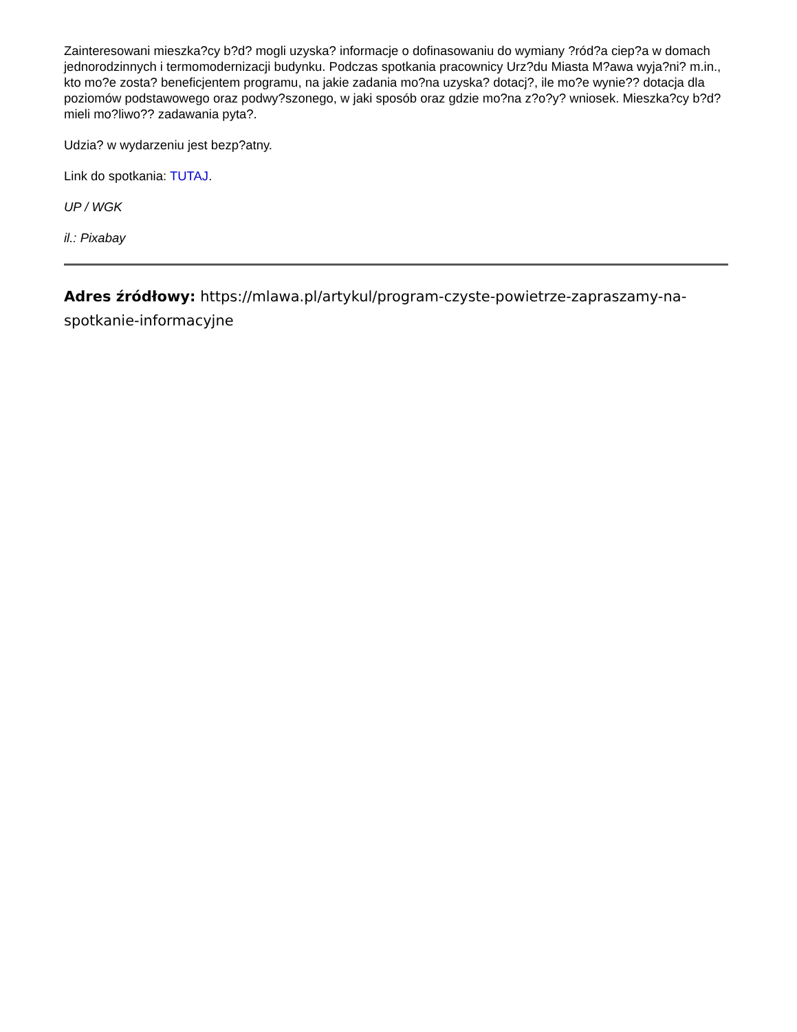Zainteresowani mieszka?cy b?d? mogli uzyska? informacje o dofinasowaniu do wymiany ?ród?a ciep?a w domach jednorodzinnych i termomodernizacji budynku. Podczas spotkania pracownicy Urz?du Miasta M?awa wyja?ni? m.in., kto mo?e zosta? beneficjentem programu, na jakie zadania mo?na uzyska? dotacj?, ile mo?e wynie?? dotacja dla poziomów podstawowego oraz podwy?szonego, w jaki sposób oraz gdzie mo?na z?o?y? wniosek. Mieszka?cy b?d? mieli mo?liwo?? zadawania pyta?.
Udzia? w wydarzeniu jest bezp?atny.
Link do spotkania: TUTAJ.
UP / WGK
il.: Pixabay
Adres źródłowy: https://mlawa.pl/artykul/program-czyste-powietrze-zapraszamy-na-spotkanie-informacyjne